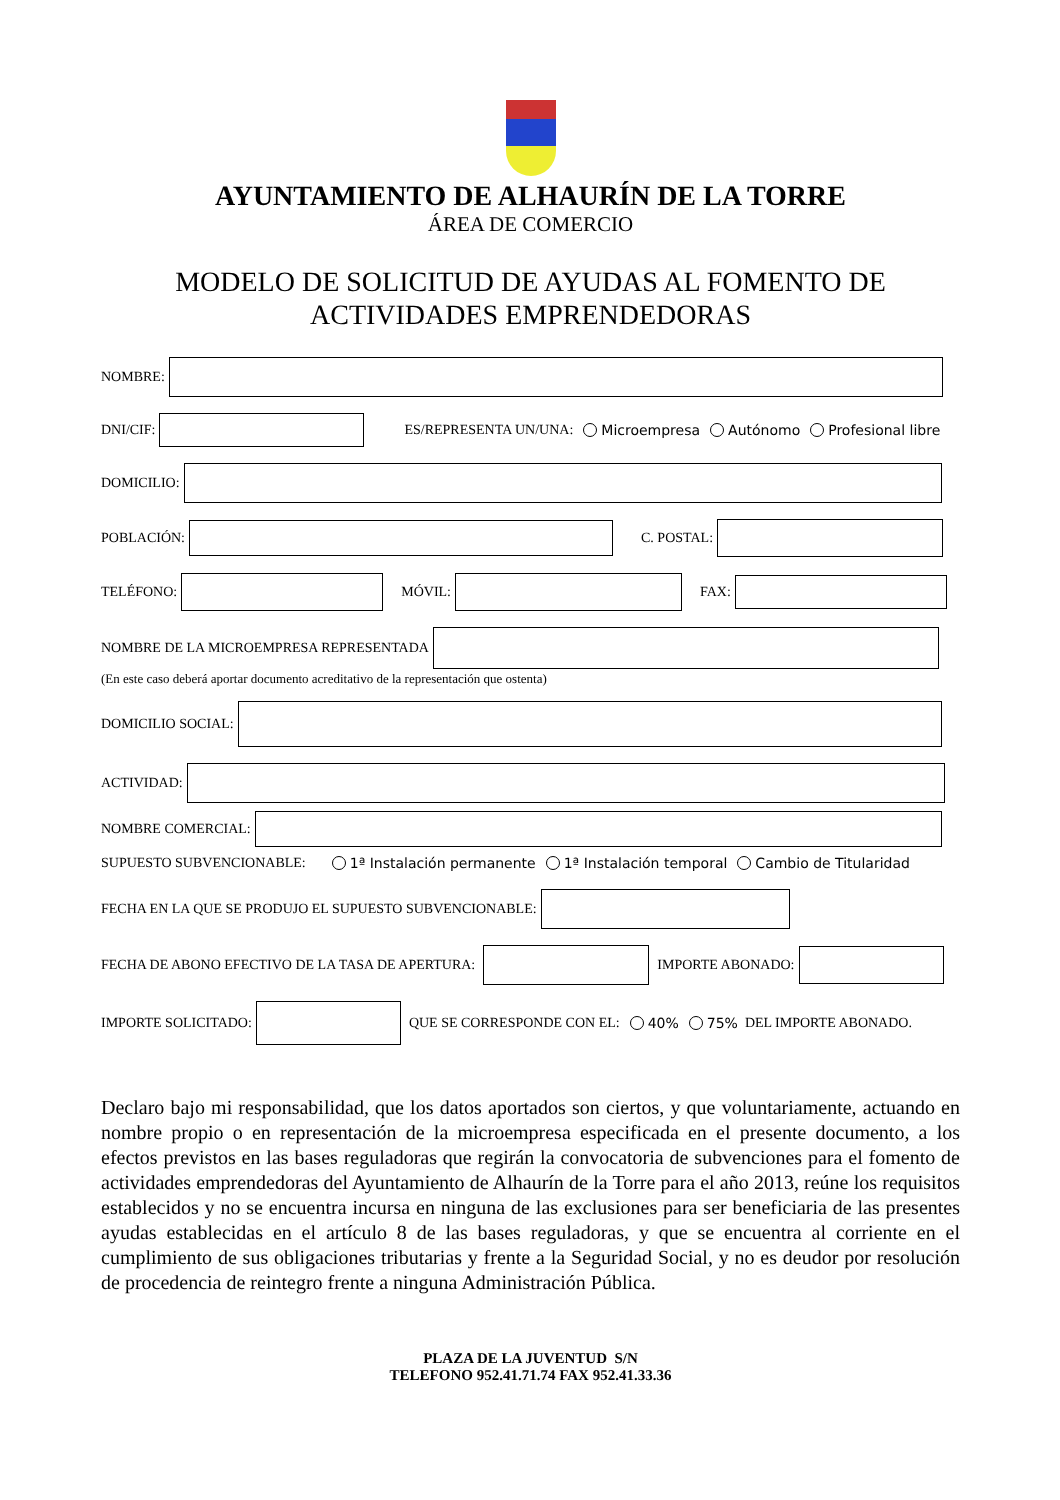AYUNTAMIENTO DE ALHAURÍN DE LA TORRE
ÁREA DE COMERCIO
MODELO DE SOLICITUD DE AYUDAS AL FOMENTO DE
ACTIVIDADES EMPRENDEDORAS
NOMBRE:
DNI/CIF:
ES/REPRESENTA UN/UNA: Microempresa Autónomo Profesional libre
DOMICILIO:
POBLACIÓN:
C. POSTAL:
TELÉFONO:
MÓVIL: FAX:
NOMBRE DE LA MICROEMPRESA REPRESENTADA
(En este caso deberá aportar documento acreditativo de la representación que ostenta)
DOMICILIO SOCIAL:
ACTIVIDAD:
NOMBRE COMERCIAL:
SUPUESTO SUBVENCIONABLE: 1ª Instalación permanente 1ª Instalación temporal Cambio de Titularidad
FECHA EN LA QUE SE PRODUJO EL SUPUESTO SUBVENCIONABLE:
FECHA DE ABONO EFECTIVO DE LA TASA DE APERTURA:
IMPORTE ABONADO:
IMPORTE SOLICITADO:
QUE SE CORRESPONDE CON EL: 40% 75% DEL IMPORTE ABONADO.
Declaro bajo mi responsabilidad, que los datos aportados son ciertos, y que voluntariamente, actuando en nombre propio o en representación de la microempresa especificada en el presente documento, a los efectos previstos en las bases reguladoras que regirán la convocatoria de subvenciones para el fomento de actividades emprendedoras del Ayuntamiento de Alhaurín de la Torre para el año 2013, reúne los requisitos establecidos y no se encuentra incursa en ninguna de las exclusiones para ser beneficiaria de las presentes ayudas establecidas en el artículo 8 de las bases reguladoras, y que se encuentra al corriente en el cumplimiento de sus obligaciones tributarias y frente a la Seguridad Social, y no es deudor por resolución de procedencia de reintegro frente a ninguna Administración Pública.
PLAZA DE LA JUVENTUD S/N
TELEFONO 952.41.71.74 FAX 952.41.33.36